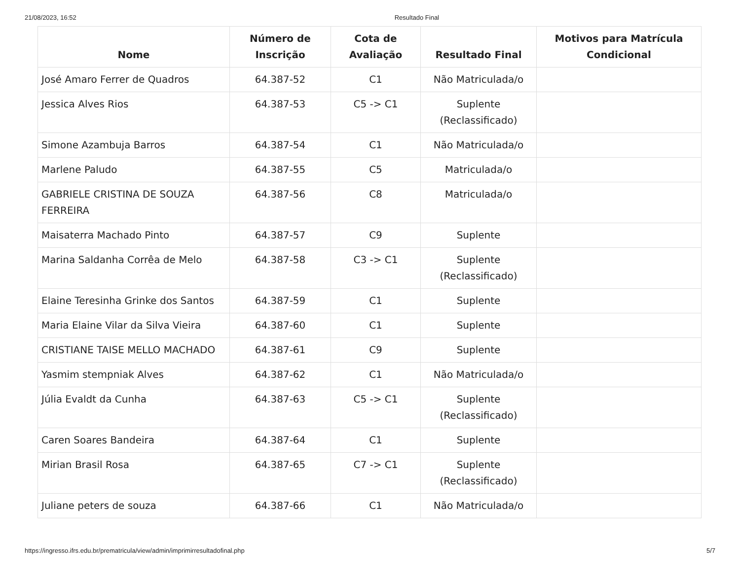21/08/2023, 16:52 Resultado Final
| Nome | Número de Inscrição | Cota de Avaliação | Resultado Final | Motivos para Matrícula Condicional |
| --- | --- | --- | --- | --- |
| José Amaro Ferrer de Quadros | 64.387-52 | C1 | Não Matriculada/o | |
| Jessica Alves Rios | 64.387-53 | C5 -> C1 | Suplente (Reclassificado) | |
| Simone Azambuja Barros | 64.387-54 | C1 | Não Matriculada/o | |
| Marlene Paludo | 64.387-55 | C5 | Matriculada/o | |
| GABRIELE CRISTINA DE SOUZA FERREIRA | 64.387-56 | C8 | Matriculada/o | |
| Maisaterra Machado Pinto | 64.387-57 | C9 | Suplente | |
| Marina Saldanha Corrêa de Melo | 64.387-58 | C3 -> C1 | Suplente (Reclassificado) | |
| Elaine Teresinha Grinke dos Santos | 64.387-59 | C1 | Suplente | |
| Maria Elaine Vilar da Silva Vieira | 64.387-60 | C1 | Suplente | |
| CRISTIANE TAISE MELLO MACHADO | 64.387-61 | C9 | Suplente | |
| Yasmim stempniak Alves | 64.387-62 | C1 | Não Matriculada/o | |
| Júlia Evaldt da Cunha | 64.387-63 | C5 -> C1 | Suplente (Reclassificado) | |
| Caren Soares Bandeira | 64.387-64 | C1 | Suplente | |
| Mirian Brasil Rosa | 64.387-65 | C7 -> C1 | Suplente (Reclassificado) | |
| Juliane peters de souza | 64.387-66 | C1 | Não Matriculada/o | |
https://ingresso.ifrs.edu.br/prematricula/view/admin/imprimirresultadofinal.php 5/7